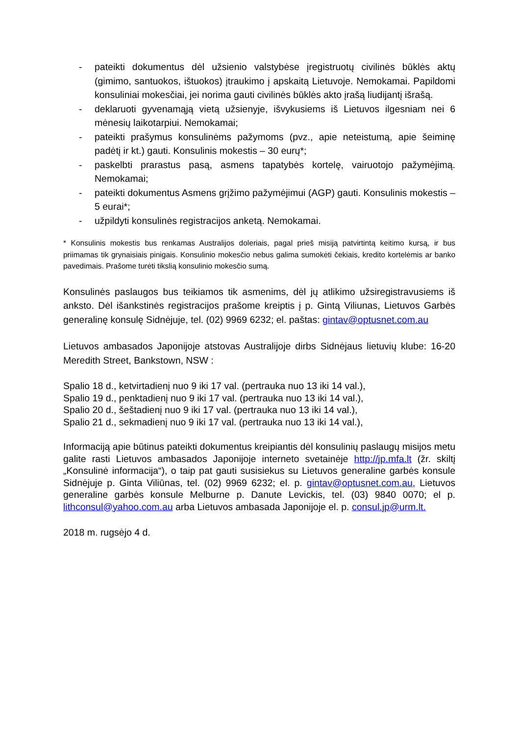- pateikti dokumentus dėl užsienio valstybėse įregistruotų civilinės būklės aktų (gimimo, santuokos, ištuokos) įtraukimo į apskaitą Lietuvoje. Nemokamai. Papildomi konsuliniai mokesčiai, jei norima gauti civilinės būklės akto įrašą liudijantį išrašą.
- deklaruoti gyvenamąją vietą užsienyje, išvykusiems iš Lietuvos ilgesniam nei 6 mėnesių laikotarpiui. Nemokamai;
- pateikti prašymus konsulinėms pažymoms (pvz., apie neteistumą, apie šeiminę padėtį ir kt.) gauti. Konsulinis mokestis – 30 eurų*;
- paskelbti prarastus pasą, asmens tapatybės kortelę, vairuotojo pažymėjimą. Nemokamai;
- pateikti dokumentus Asmens grįžimo pažymėjimui (AGP) gauti. Konsulinis mokestis – 5 eurai*;
- užpildyti konsulinės registracijos anketą. Nemokamai.
* Konsulinis mokestis bus renkamas Australijos doleriais, pagal prieš misiją patvirtintą keitimo kursą, ir bus priimamas tik grynaisiais pinigais. Konsulinio mokesčio nebus galima sumokėti čekiais, kredito kortelėmis ar banko pavedimais. Prašome turėti tikslią konsulinio mokesčio sumą.
Konsulinės paslaugos bus teikiamos tik asmenims, dėl jų atlikimo užsiregistravusiems iš anksto. Dėl išankstinės registracijos prašome kreiptis į p. Gintą Viliunas, Lietuvos Garbės generalinę konsulę Sidnėjuje, tel. (02) 9969 6232; el. paštas: gintav@optusnet.com.au
Lietuvos ambasados Japonijoje atstovas Australijoje dirbs Sidnėjaus lietuvių klube: 16-20 Meredith Street, Bankstown, NSW :
Spalio 18 d., ketvirtadienį nuo 9 iki 17 val. (pertrauka nuo 13 iki 14 val.),
Spalio 19 d., penktadienį nuo 9 iki 17 val. (pertrauka nuo 13 iki 14 val.),
Spalio 20 d., šeštadienį nuo 9 iki 17 val. (pertrauka nuo 13 iki 14 val.),
Spalio 21 d., sekmadienį nuo 9 iki 17 val. (pertrauka nuo 13 iki 14 val.),
Informaciją apie būtinus pateikti dokumentus kreipiantis dėl konsulinių paslaugų misijos metu galite rasti Lietuvos ambasados Japonijoje interneto svetainėje http://jp.mfa.lt (žr. skiltį „Konsulinė informacija“), o taip pat gauti susisiekus su Lietuvos generaline garbės konsule Sidnėjuje p. Ginta Viliūnas, tel. (02) 9969 6232; el. p. gintav@optusnet.com.au, Lietuvos generaline garbės konsule Melburne p. Danute Levickis, tel. (03) 9840 0070; el p. lithconsul@yahoo.com.au arba Lietuvos ambasada Japonijoje el. p. consul.jp@urm.lt.
2018 m. rugsėjo 4 d.